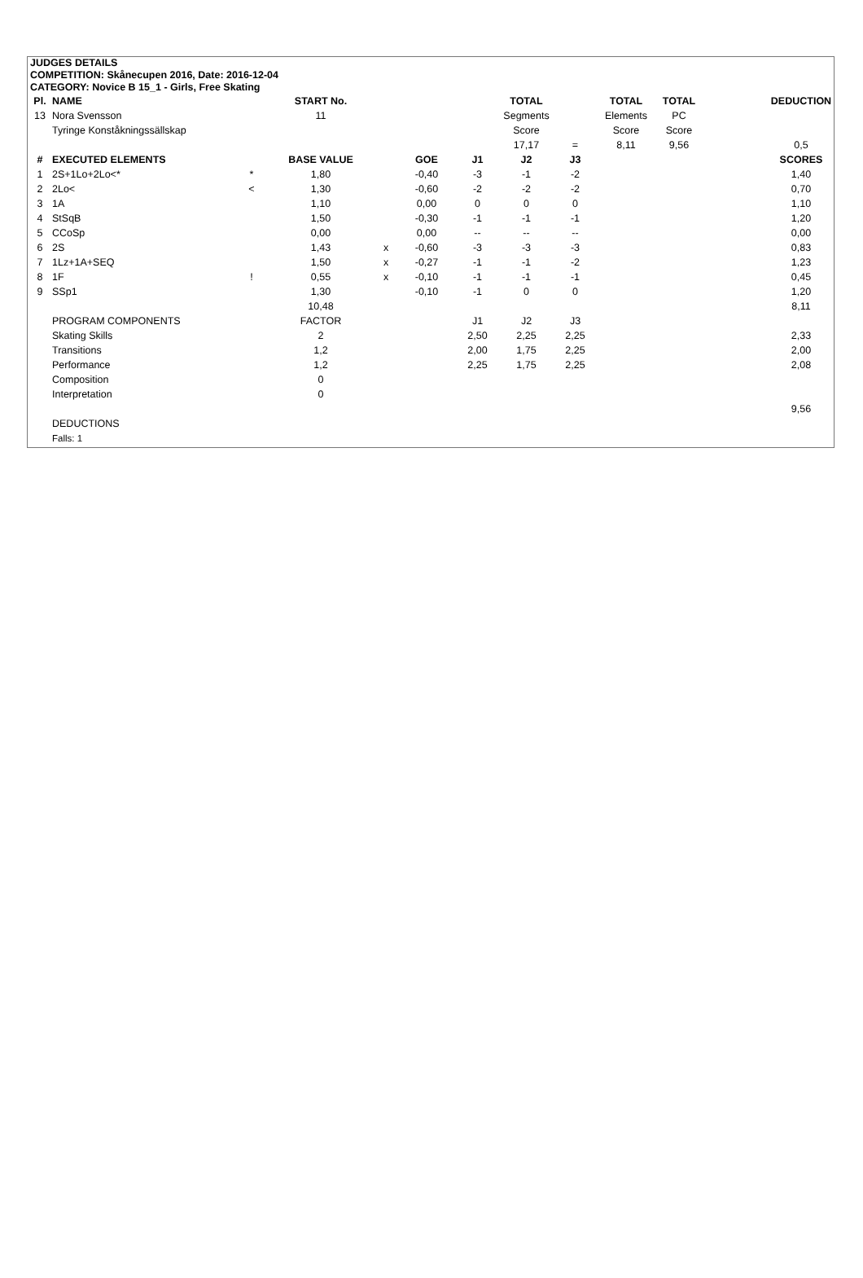JUDGES DETAILS
COMPETITION: Skånecupen 2016, Date: 2016-12-04
CATEGORY: Novice B 15_1 - Girls, Free Skating
| Pl. | NAME | | START No. | | | | TOTAL | | TOTAL | TOTAL | | DEDUCTION |
| 13 | Nora Svensson | | 11 | | | | Segments | | Elements | PC | | |
| | Tyringe Konståkningssällskap | | | | | | Score | | Score | Score | | |
| | | | | | | | 17,17 | = | 8,11 | 9,56 | | 0,5 |
| # | EXECUTED ELEMENTS | | BASE VALUE | | GOE | J1 | J2 | J3 | | | | SCORES |
| 1 | 2S+1Lo+2Lo<* | * | 1,80 | | -0,40 | -3 | -1 | -2 | | | | 1,40 |
| 2 | 2Lo< | < | 1,30 | | -0,60 | -2 | -2 | -2 | | | | 0,70 |
| 3 | 1A | | 1,10 | | 0,00 | 0 | 0 | 0 | | | | 1,10 |
| 4 | StSqB | | 1,50 | | -0,30 | -1 | -1 | -1 | | | | 1,20 |
| 5 | CCoSp | | 0,00 | | 0,00 | -- | -- | -- | | | | 0,00 |
| 6 | 2S | | 1,43 | x | -0,60 | -3 | -3 | -3 | | | | 0,83 |
| 7 | 1Lz+1A+SEQ | | 1,50 | x | -0,27 | -1 | -1 | -2 | | | | 1,23 |
| 8 | 1F | ! | 0,55 | x | -0,10 | -1 | -1 | -1 | | | | 0,45 |
| 9 | SSp1 | | 1,30 | | -0,10 | -1 | 0 | 0 | | | | 1,20 |
| | | | 10,48 | | | | | | | | | 8,11 |
| | PROGRAM COMPONENTS | | FACTOR | | | J1 | J2 | J3 | | | | |
| | Skating Skills | | 2 | | | 2,50 | 2,25 | 2,25 | | | | 2,33 |
| | Transitions | | 1,2 | | | 2,00 | 1,75 | 2,25 | | | | 2,00 |
| | Performance | | 1,2 | | | 2,25 | 1,75 | 2,25 | | | | 2,08 |
| | Composition | | 0 | | | | | | | | | |
| | Interpretation | | 0 | | | | | | | | | |
| | | | | | | | | | | | | 9,56 |
| | DEDUCTIONS | | | | | | | | | | | |
| | Falls: 1 | | | | | | | | | | | |